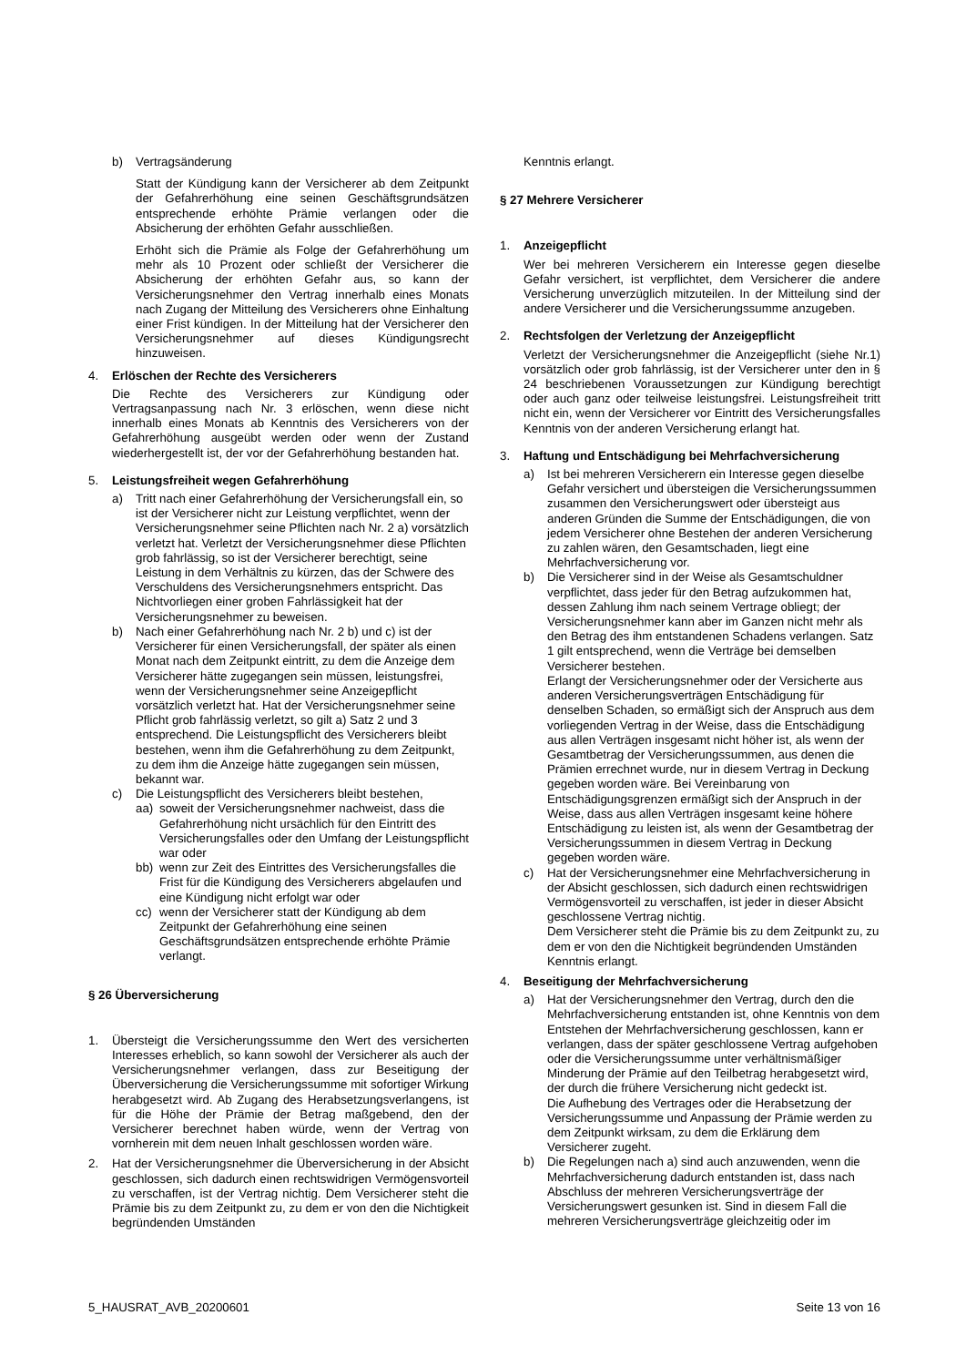b) Vertragsänderung
Statt der Kündigung kann der Versicherer ab dem Zeitpunkt der Gefahrerhöhung eine seinen Geschäftsgrundsätzen entsprechende erhöhte Prämie verlangen oder die Absicherung der erhöhten Gefahr ausschließen.
Erhöht sich die Prämie als Folge der Gefahrerhöhung um mehr als 10 Prozent oder schließt der Versicherer die Absicherung der erhöhten Gefahr aus, so kann der Versicherungsnehmer den Vertrag innerhalb eines Monats nach Zugang der Mitteilung des Versicherers ohne Einhaltung einer Frist kündigen. In der Mitteilung hat der Versicherer den Versicherungsnehmer auf dieses Kündigungsrecht hinzuweisen.
4. Erlöschen der Rechte des Versicherers
Die Rechte des Versicherers zur Kündigung oder Vertragsanpassung nach Nr. 3 erlöschen, wenn diese nicht innerhalb eines Monats ab Kenntnis des Versicherers von der Gefahrerhöhung ausgeübt werden oder wenn der Zustand wiederhergestellt ist, der vor der Gefahrerhöhung bestanden hat.
5. Leistungsfreiheit wegen Gefahrerhöhung
a) Tritt nach einer Gefahrerhöhung der Versicherungsfall ein, so ist der Versicherer nicht zur Leistung verpflichtet, wenn der Versicherungsnehmer seine Pflichten nach Nr. 2 a) vorsätzlich verletzt hat. Verletzt der Versicherungsnehmer diese Pflichten grob fahrlässig, so ist der Versicherer berechtigt, seine Leistung in dem Verhältnis zu kürzen, das der Schwere des Verschuldens des Versicherungsnehmers entspricht. Das Nichtvorliegen einer groben Fahrlässigkeit hat der Versicherungsnehmer zu beweisen.
b) Nach einer Gefahrerhöhung nach Nr. 2 b) und c) ist der Versicherer für einen Versicherungsfall, der später als einen Monat nach dem Zeitpunkt eintritt, zu dem die Anzeige dem Versicherer hätte zugegangen sein müssen, leistungsfrei, wenn der Versicherungsnehmer seine Anzeigepflicht vorsätzlich verletzt hat. Hat der Versicherungsnehmer seine Pflicht grob fahrlässig verletzt, so gilt a) Satz 2 und 3 entsprechend. Die Leistungspflicht des Versicherers bleibt bestehen, wenn ihm die Gefahrerhöhung zu dem Zeitpunkt, zu dem ihm die Anzeige hätte zugegangen sein müssen, bekannt war.
c) Die Leistungspflicht des Versicherers bleibt bestehen,
aa) soweit der Versicherungsnehmer nachweist, dass die Gefahrerhöhung nicht ursächlich für den Eintritt des Versicherungsfalles oder den Umfang der Leistungspflicht war oder
bb) wenn zur Zeit des Eintrittes des Versicherungsfalles die Frist für die Kündigung des Versicherers abgelaufen und eine Kündigung nicht erfolgt war oder
cc) wenn der Versicherer statt der Kündigung ab dem Zeitpunkt der Gefahrerhöhung eine seinen Geschäftsgrundsätzen entsprechende erhöhte Prämie verlangt.
§ 26 Überversicherung
1. Übersteigt die Versicherungssumme den Wert des versicherten Interesses erheblich, so kann sowohl der Versicherer als auch der Versicherungsnehmer verlangen, dass zur Beseitigung der Überversicherung die Versicherungssumme mit sofortiger Wirkung herabgesetzt wird. Ab Zugang des Herabsetzungsverlangens, ist für die Höhe der Prämie der Betrag maßgebend, den der Versicherer berechnet haben würde, wenn der Vertrag von vornherein mit dem neuen Inhalt geschlossen worden wäre.
2. Hat der Versicherungsnehmer die Überversicherung in der Absicht geschlossen, sich dadurch einen rechtswidrigen Vermögensvorteil zu verschaffen, ist der Vertrag nichtig. Dem Versicherer steht die Prämie bis zu dem Zeitpunkt zu, zu dem er von den die Nichtigkeit begründenden Umständen
Kenntnis erlangt.
§ 27 Mehrere Versicherer
1. Anzeigepflicht
Wer bei mehreren Versicherern ein Interesse gegen dieselbe Gefahr versichert, ist verpflichtet, dem Versicherer die andere Versicherung unverzüglich mitzuteilen. In der Mitteilung sind der andere Versicherer und die Versicherungssumme anzugeben.
2. Rechtsfolgen der Verletzung der Anzeigepflicht
Verletzt der Versicherungsnehmer die Anzeigepflicht (siehe Nr.1) vorsätzlich oder grob fahrlässig, ist der Versicherer unter den in § 24 beschriebenen Voraussetzungen zur Kündigung berechtigt oder auch ganz oder teilweise leistungsfrei. Leistungsfreiheit tritt nicht ein, wenn der Versicherer vor Eintritt des Versicherungsfalles Kenntnis von der anderen Versicherung erlangt hat.
3. Haftung und Entschädigung bei Mehrfachversicherung
a) Ist bei mehreren Versicherern ein Interesse gegen dieselbe Gefahr versichert und übersteigen die Versicherungssummen zusammen den Versicherungswert oder übersteigt aus anderen Gründen die Summe der Entschädigungen, die von jedem Versicherer ohne Bestehen der anderen Versicherung zu zahlen wären, den Gesamtschaden, liegt eine Mehrfachversicherung vor.
b) Die Versicherer sind in der Weise als Gesamtschuldner verpflichtet, dass jeder für den Betrag aufzukommen hat, dessen Zahlung ihm nach seinem Vertrage obliegt; der Versicherungsnehmer kann aber im Ganzen nicht mehr als den Betrag des ihm entstandenen Schadens verlangen. Satz 1 gilt entsprechend, wenn die Verträge bei demselben Versicherer bestehen.
Erlangt der Versicherungsnehmer oder der Versicherte aus anderen Versicherungsverträgen Entschädigung für denselben Schaden, so ermäßigt sich der Anspruch aus dem vorliegenden Vertrag in der Weise, dass die Entschädigung aus allen Verträgen insgesamt nicht höher ist, als wenn der Gesamtbetrag der Versicherungssummen, aus denen die Prämien errechnet wurde, nur in diesem Vertrag in Deckung gegeben worden wäre. Bei Vereinbarung von Entschädigungsgrenzen ermäßigt sich der Anspruch in der Weise, dass aus allen Verträgen insgesamt keine höhere Entschädigung zu leisten ist, als wenn der Gesamtbetrag der Versicherungssummen in diesem Vertrag in Deckung gegeben worden wäre.
c) Hat der Versicherungsnehmer eine Mehrfachversicherung in der Absicht geschlossen, sich dadurch einen rechtswidrigen Vermögensvorteil zu verschaffen, ist jeder in dieser Absicht geschlossene Vertrag nichtig.
Dem Versicherer steht die Prämie bis zu dem Zeitpunkt zu, zu dem er von den die Nichtigkeit begründenden Umständen Kenntnis erlangt.
4. Beseitigung der Mehrfachversicherung
a) Hat der Versicherungsnehmer den Vertrag, durch den die Mehrfachversicherung entstanden ist, ohne Kenntnis von dem Entstehen der Mehrfachversicherung geschlossen, kann er verlangen, dass der später geschlossene Vertrag aufgehoben oder die Versicherungssumme unter verhältnismäßiger Minderung der Prämie auf den Teilbetrag herabgesetzt wird, der durch die frühere Versicherung nicht gedeckt ist.
Die Aufhebung des Vertrages oder die Herabsetzung der Versicherungssumme und Anpassung der Prämie werden zu dem Zeitpunkt wirksam, zu dem die Erklärung dem Versicherer zugeht.
b) Die Regelungen nach a) sind auch anzuwenden, wenn die Mehrfachversicherung dadurch entstanden ist, dass nach Abschluss der mehreren Versicherungsverträge der Versicherungswert gesunken ist. Sind in diesem Fall die mehreren Versicherungsverträge gleichzeitig oder im
5_HAUSRAT_AVB_20200601 Seite 13 von 16